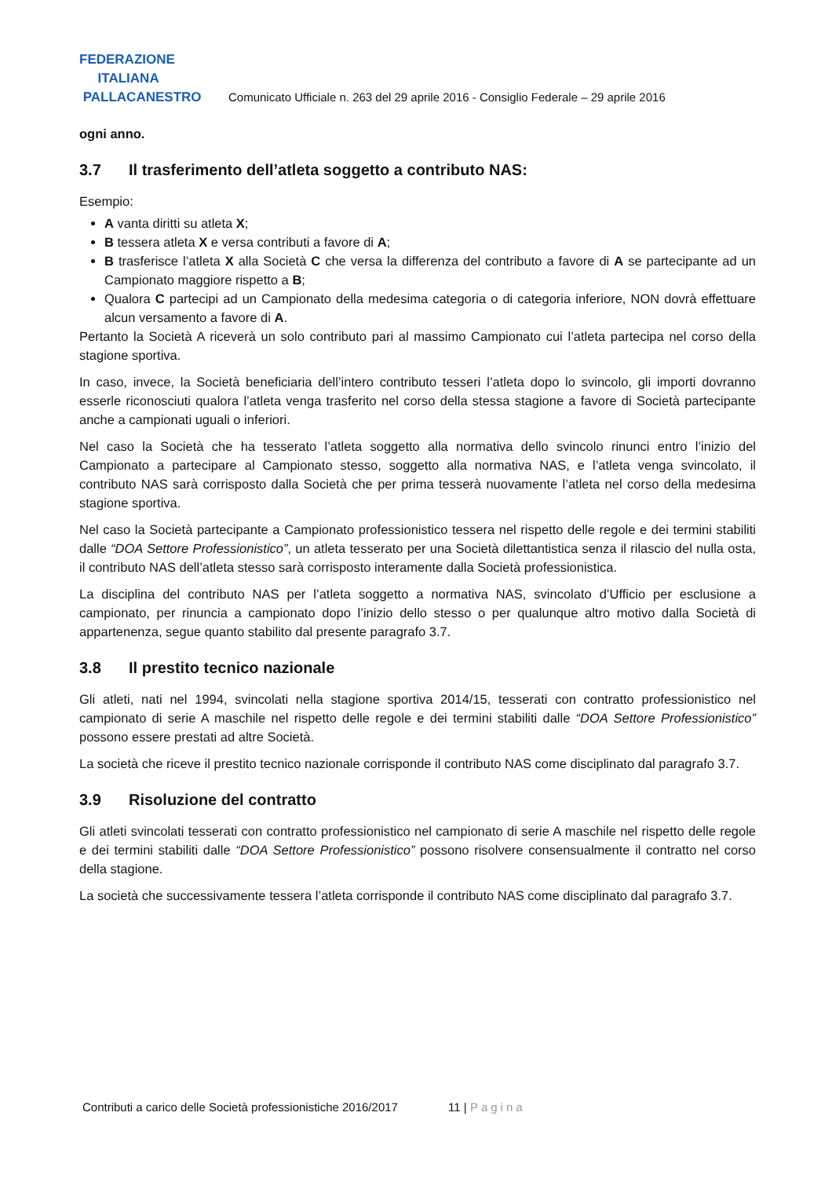FEDERAZIONE
ITALIANA
PALLACANESTRO
Comunicato Ufficiale n. 263 del 29 aprile 2016 - Consiglio Federale – 29 aprile 2016
ogni anno.
3.7 Il trasferimento dell’atleta soggetto a contributo NAS:
Esempio:
A vanta diritti su atleta X;
B tessera atleta X e versa contributi a favore di A;
B trasferisce l’atleta X alla Società C che versa la differenza del contributo a favore di A se partecipante ad un Campionato maggiore rispetto a B;
Qualora C partecipi ad un Campionato della medesima categoria o di categoria inferiore, NON dovrà effettuare alcun versamento a favore di A.
Pertanto la Società A riceverà un solo contributo pari al massimo Campionato cui l’atleta partecipa nel corso della stagione sportiva.
In caso, invece, la Società beneficiaria dell’intero contributo tesseri l’atleta dopo lo svincolo, gli importi dovranno esserle riconosciuti qualora l’atleta venga trasferito nel corso della stessa stagione a favore di Società partecipante anche a campionati uguali o inferiori.
Nel caso la Società che ha tesserato l’atleta soggetto alla normativa dello svincolo rinunci entro l’inizio del Campionato a partecipare al Campionato stesso, soggetto alla normativa NAS, e l’atleta venga svincolato, il contributo NAS sarà corrisposto dalla Società che per prima tesserà nuovamente l’atleta nel corso della medesima stagione sportiva.
Nel caso la Società partecipante a Campionato professionistico tessera nel rispetto delle regole e dei termini stabiliti dalle “DOA Settore Professionistico”, un atleta tesserato per una Società dilettantistica senza il rilascio del nulla osta, il contributo NAS dell’atleta stesso sarà corrisposto interamente dalla Società professionistica.
La disciplina del contributo NAS per l’atleta soggetto a normativa NAS, svincolato d’Ufficio per esclusione a campionato, per rinuncia a campionato dopo l’inizio dello stesso o per qualunque altro motivo dalla Società di appartenenza, segue quanto stabilito dal presente paragrafo 3.7.
3.8 Il prestito tecnico nazionale
Gli atleti, nati nel 1994, svincolati nella stagione sportiva 2014/15, tesserati con contratto professionistico nel campionato di serie A maschile nel rispetto delle regole e dei termini stabiliti dalle “DOA Settore Professionistico” possono essere prestati ad altre Società.
La società che riceve il prestito tecnico nazionale corrisponde il contributo NAS come disciplinato dal paragrafo 3.7.
3.9 Risoluzione del contratto
Gli atleti svincolati tesserati con contratto professionistico nel campionato di serie A maschile nel rispetto delle regole e dei termini stabiliti dalle “DOA Settore Professionistico” possono risolvere consensualmente il contratto nel corso della stagione.
La società che successivamente tessera l’atleta corrisponde il contributo NAS come disciplinato dal paragrafo 3.7.
Contributi a carico delle Società professionistiche 2016/2017 11 | Pagina